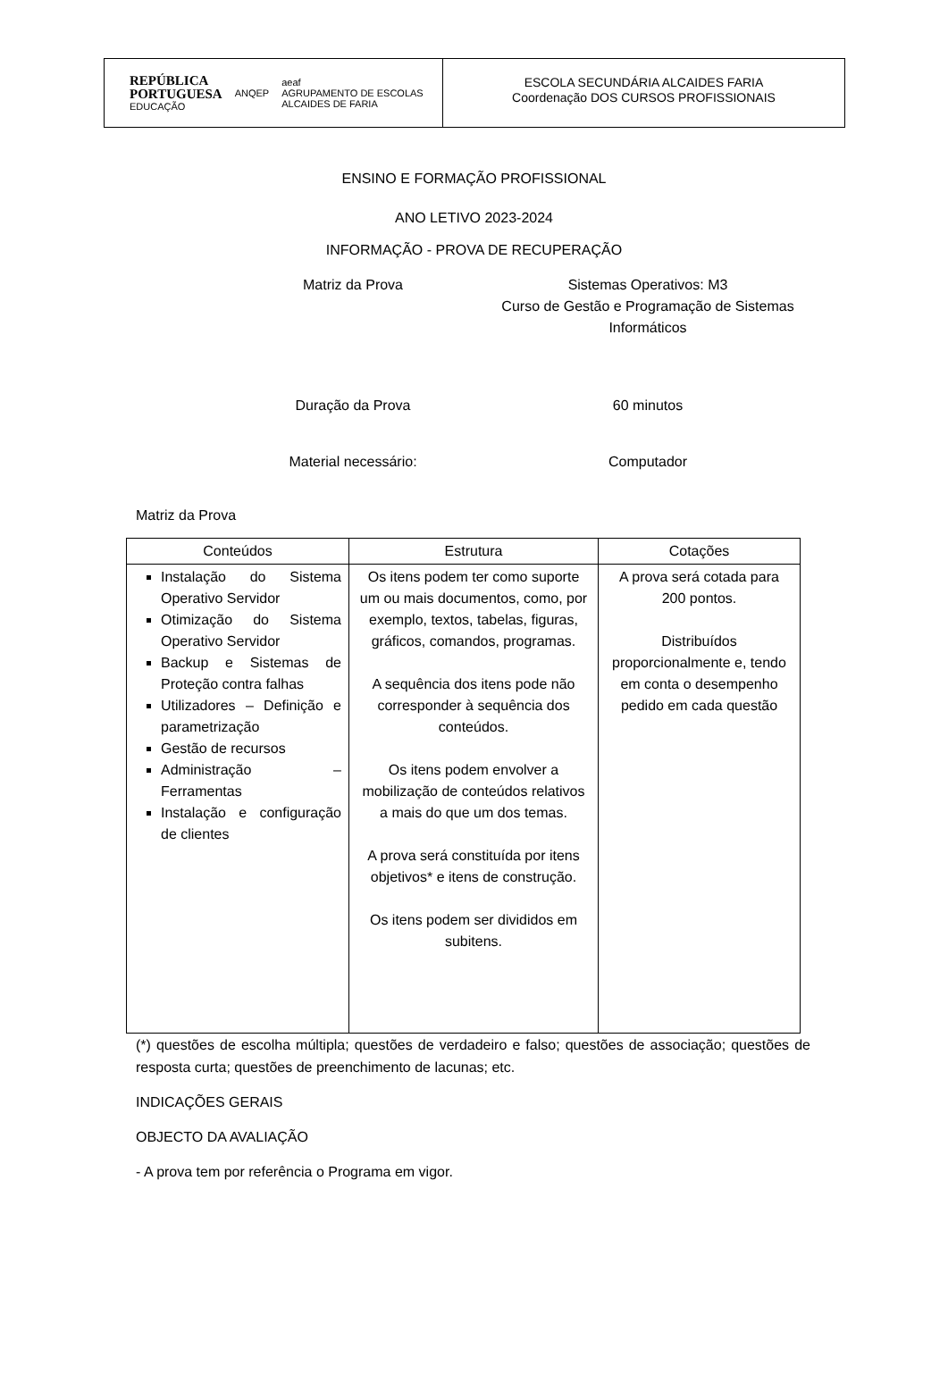REPÚBLICA
PORTUGUESA
EDUCAÇÃO
ANQEP
aeaf
AGRUPAMENTO DE ESCOLAS
ALCAIDES DE FARIA
ESCOLA SECUNDÁRIA ALCAIDES FARIA
Coordenação DOS CURSOS PROFISSIONAIS
ENSINO E FORMAÇÃO PROFISSIONAL
ANO LETIVO 2023-2024
INFORMAÇÃO - PROVA DE RECUPERAÇÃO
Matriz da Prova Sistemas Operativos: M3
Curso de Gestão e Programação de Sistemas Informáticos
Duração da Prova 60 minutos
Material necessário: Computador
Matriz da Prova
| Conteúdos | Estrutura | Cotações |
| --- | --- | --- |
| Instalação do Sistema Operativo Servidor Otimização do Sistema Operativo Servidor Backup e Sistemas de Proteção contra falhas Utilizadores – Definição e parametrização Gestão de recursos Administração – Ferramentas Instalação e configuração de clientes | Os itens podem ter como suporte um ou mais documentos, como, por exemplo, textos, tabelas, figuras, gráficos, comandos, programas. A sequência dos itens pode não corresponder à sequência dos conteúdos. Os itens podem envolver a mobilização de conteúdos relativos a mais do que um dos temas. A prova será constituída por itens objetivos* e itens de construção. Os itens podem ser divididos em subitens. | A prova será cotada para 200 pontos. Distribuídos proporcionalmente e, tendo em conta o desempenho pedido em cada questão |
(*) questões de escolha múltipla; questões de verdadeiro e falso; questões de associação; questões de resposta curta; questões de preenchimento de lacunas; etc.
INDICAÇÕES GERAIS
OBJECTO DA AVALIAÇÃO
- A prova tem por referência o Programa em vigor.